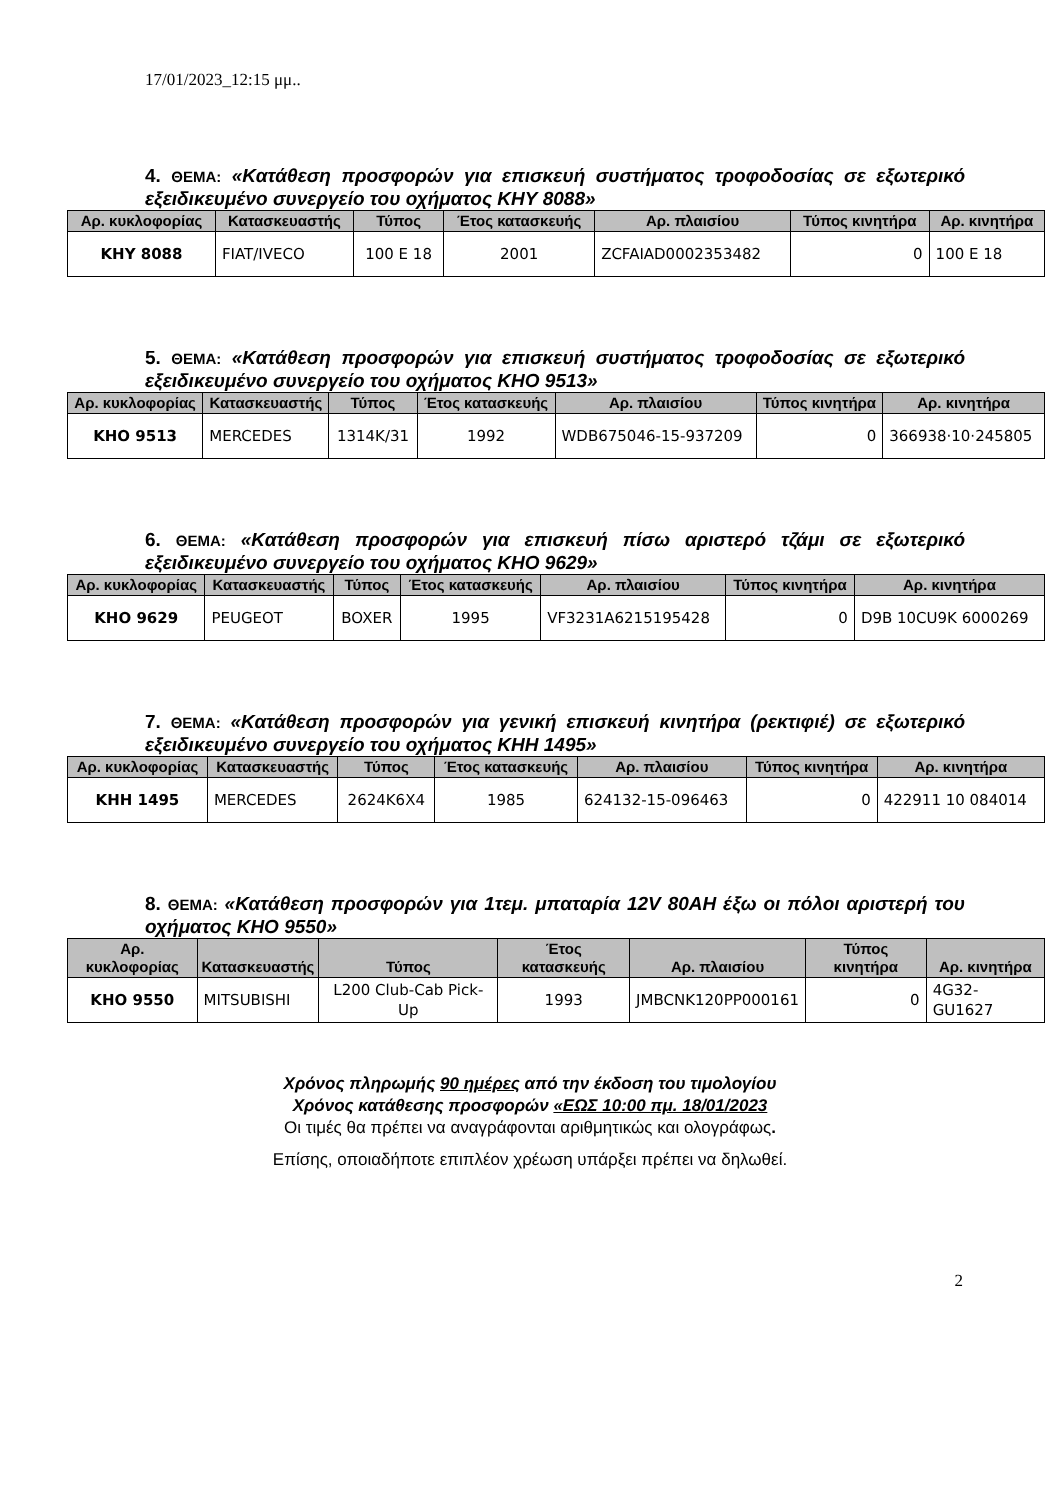17/01/2023_12:15 μμ..
4. ΘΕΜΑ: «Κατάθεση προσφορών για επισκευή συστήματος τροφοδοσίας σε εξωτερικό εξειδικευμένο συνεργείο του οχήματος ΚΗΥ 8088»
| Αρ. κυκλοφορίας | Κατασκευαστής | Τύπος | Έτος κατασκευής | Αρ. πλαισίου | Τύπος κινητήρα | Αρ. κινητήρα |
| --- | --- | --- | --- | --- | --- | --- |
| ΚΗΥ 8088 | FIAT/IVECO | 100 E 18 | 2001 | ZCFAIAD0002353482 | 0 | 100 E 18 |
5. ΘΕΜΑ: «Κατάθεση προσφορών για επισκευή συστήματος τροφοδοσίας σε εξωτερικό εξειδικευμένο συνεργείο του οχήματος ΚΗΟ 9513»
| Αρ. κυκλοφορίας | Κατασκευαστής | Τύπος | Έτος κατασκευής | Αρ. πλαισίου | Τύπος κινητήρα | Αρ. κινητήρα |
| --- | --- | --- | --- | --- | --- | --- |
| ΚΗΟ 9513 | MERCEDES | 1314K/31 | 1992 | WDB675046-15-937209 | 0 | 366938·10·245805 |
6. ΘΕΜΑ: «Κατάθεση προσφορών για επισκευή πίσω αριστερό τζάμι σε εξωτερικό εξειδικευμένο συνεργείο του οχήματος ΚΗΟ 9629»
| Αρ. κυκλοφορίας | Κατασκευαστής | Τύπος | Έτος κατασκευής | Αρ. πλαισίου | Τύπος κινητήρα | Αρ. κινητήρα |
| --- | --- | --- | --- | --- | --- | --- |
| ΚΗΟ 9629 | PEUGEOT | BOXER | 1995 | VF3231A6215195428 | 0 | D9B 10CU9K 6000269 |
7. ΘΕΜΑ: «Κατάθεση προσφορών για γενική επισκευή κινητήρα (ρεκτιφιέ) σε εξωτερικό εξειδικευμένο συνεργείο του οχήματος ΚΗΗ 1495»
| Αρ. κυκλοφορίας | Κατασκευαστής | Τύπος | Έτος κατασκευής | Αρ. πλαισίου | Τύπος κινητήρα | Αρ. κινητήρα |
| --- | --- | --- | --- | --- | --- | --- |
| ΚΗΗ 1495 | MERCEDES | 2624K6X4 | 1985 | 624132-15-096463 | 0 | 422911 10 084014 |
8. ΘΕΜΑ: «Κατάθεση προσφορών για 1τεμ. μπαταρία 12V 80AH έξω οι πόλοι αριστερή του οχήματος ΚΗΟ 9550»
| Αρ. κυκλοφορίας | Κατασκευαστής | Τύπος | Έτος κατασκευής | Αρ. πλαισίου | Τύπος κινητήρα | Αρ. κινητήρα |
| --- | --- | --- | --- | --- | --- | --- |
| ΚΗΟ 9550 | MITSUBISHI | L200 Club-Cab Pick-Up | 1993 | JMBCNK120PP000161 | 0 | 4G32-GU1627 |
Χρόνος πληρωμής 90 ημέρες από την έκδοση του τιμολογίου
Χρόνος κατάθεσης προσφορών «ΕΩΣ 10:00 πμ. 18/01/2023
Οι τιμές θα πρέπει να αναγράφονται αριθμητικώς και ολογράφως.
Επίσης, οποιαδήποτε επιπλέον χρέωση υπάρξει πρέπει να δηλωθεί.
2